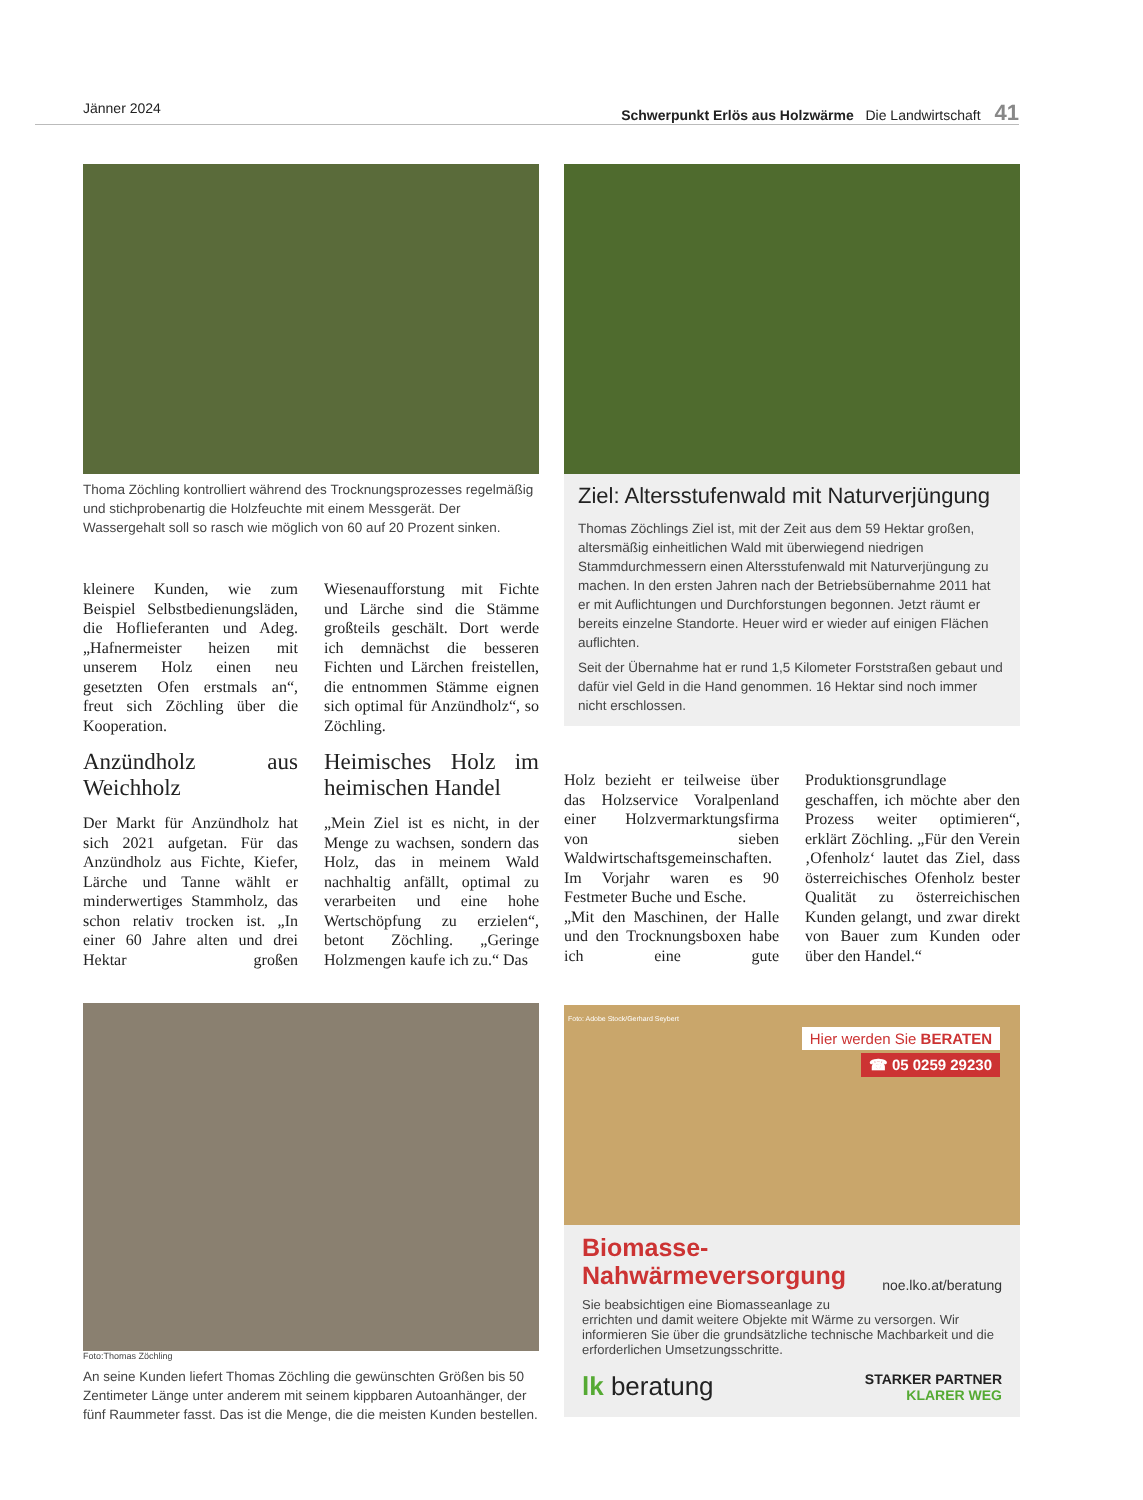Jänner 2024 Schwerpunkt Erlös aus Holzwärme Die Landwirtschaft 41
Thoma Zöchling kontrolliert während des Trocknungsprozesses regelmäßig und stichprobenartig die Holzfeuchte mit einem Messgerät. Der Wassergehalt soll so rasch wie möglich von 60 auf 20 Prozent sinken.
kleinere Kunden, wie zum Beispiel Selbstbedienungsläden, die Hoflieferanten und Adeg. „Hafnermeister heizen mit unserem Holz einen neu gesetzten Ofen erstmals an“, freut sich Zöchling über die Kooperation.
Anzündholz aus Weichholz
Der Markt für Anzündholz hat sich 2021 aufgetan. Für das Anzündholz aus Fichte, Kiefer, Lärche und Tanne wählt er minderwertiges Stammholz, das schon relativ trocken ist. „In einer 60 Jahre alten und drei Hektar großen Wiesenaufforstung mit Fichte und Lärche sind die Stämme großteils geschält. Dort werde ich demnächst die besseren Fichten und Lärchen freistellen, die entnommen Stämme eignen sich optimal für Anzündholz“, so Zöchling.
Heimisches Holz im heimischen Handel
„Mein Ziel ist es nicht, in der Menge zu wachsen, sondern das Holz, das in meinem Wald nachhaltig anfällt, optimal zu verarbeiten und eine hohe Wertschöpfung zu erzielen“, betont Zöchling. „Geringe Holzmengen kaufe ich zu.“ Das
Foto:Thomas Zöchling
An seine Kunden liefert Thomas Zöchling die gewünschten Größen bis 50 Zentimeter Länge unter anderem mit seinem kippbaren Autoanhänger, der fünf Raummeter fasst. Das ist die Menge, die die meisten Kunden bestellen.
Ziel: Altersstufenwald mit Naturverjüngung
Thomas Zöchlings Ziel ist, mit der Zeit aus dem 59 Hektar großen, altersmäßig einheitlichen Wald mit überwiegend niedrigen Stammdurchmessern einen Altersstufenwald mit Naturverjüngung zu machen. In den ersten Jahren nach der Betriebsübernahme 2011 hat er mit Auflichtungen und Durchforstungen begonnen. Jetzt räumt er bereits einzelne Standorte. Heuer wird er wieder auf einigen Flächen auflichten.
Seit der Übernahme hat er rund 1,5 Kilometer Forststraßen gebaut und dafür viel Geld in die Hand genommen. 16 Hektar sind noch immer nicht erschlossen.
Holz bezieht er teilweise über das Holzservice Voralpenland einer Holzvermarktungsfirma von sieben Waldwirtschaftsgemeinschaften. Im Vorjahr waren es 90 Festmeter Buche und Esche.
„Mit den Maschinen, der Halle und den Trocknungsboxen habe ich eine gute Produktionsgrundlage geschaffen, ich möchte aber den Prozess weiter optimieren“, erklärt Zöchling. „Für den Verein ‚Ofenholz‘ lautet das Ziel, dass österreichisches Ofenholz bester Qualität zu österreichischen Kunden gelangt, und zwar direkt von Bauer zum Kunden oder über den Handel.“
Hier werden Sie BERATEN
☎ 05 0259 29230
Foto: Adobe Stock/Gerhard Seybert
Biomasse-
Nahwärmeversorgung noe.lko.at/beratung
Sie beabsichtigen eine Biomasseanlage zu errichten und damit weitere Objekte mit Wärme zu versorgen. Wir informieren Sie über die grundsätzliche technische Machbarkeit und die erforderlichen Umsetzungsschritte.
lk beratung STARKER PARTNER
KLARER WEG